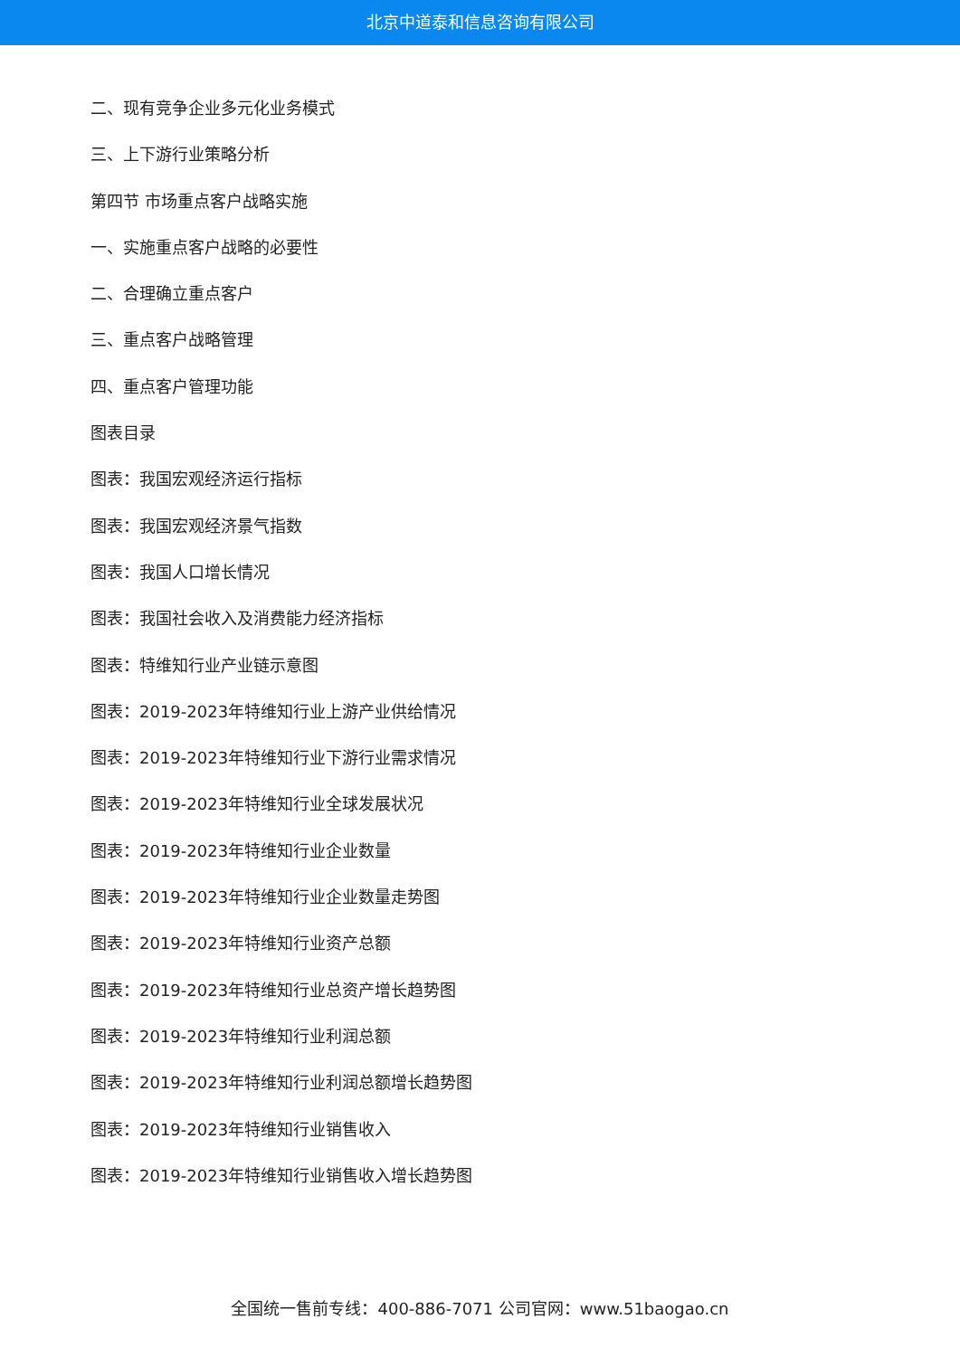北京中道泰和信息咨询有限公司
二、现有竞争企业多元化业务模式
三、上下游行业策略分析
第四节 市场重点客户战略实施
一、实施重点客户战略的必要性
二、合理确立重点客户
三、重点客户战略管理
四、重点客户管理功能
图表目录
图表：我国宏观经济运行指标
图表：我国宏观经济景气指数
图表：我国人口增长情况
图表：我国社会收入及消费能力经济指标
图表：特维知行业产业链示意图
图表：2019-2023年特维知行业上游产业供给情况
图表：2019-2023年特维知行业下游行业需求情况
图表：2019-2023年特维知行业全球发展状况
图表：2019-2023年特维知行业企业数量
图表：2019-2023年特维知行业企业数量走势图
图表：2019-2023年特维知行业资产总额
图表：2019-2023年特维知行业总资产增长趋势图
图表：2019-2023年特维知行业利润总额
图表：2019-2023年特维知行业利润总额增长趋势图
图表：2019-2023年特维知行业销售收入
图表：2019-2023年特维知行业销售收入增长趋势图
全国统一售前专线：400-886-7071 公司官网：www.51baogao.cn